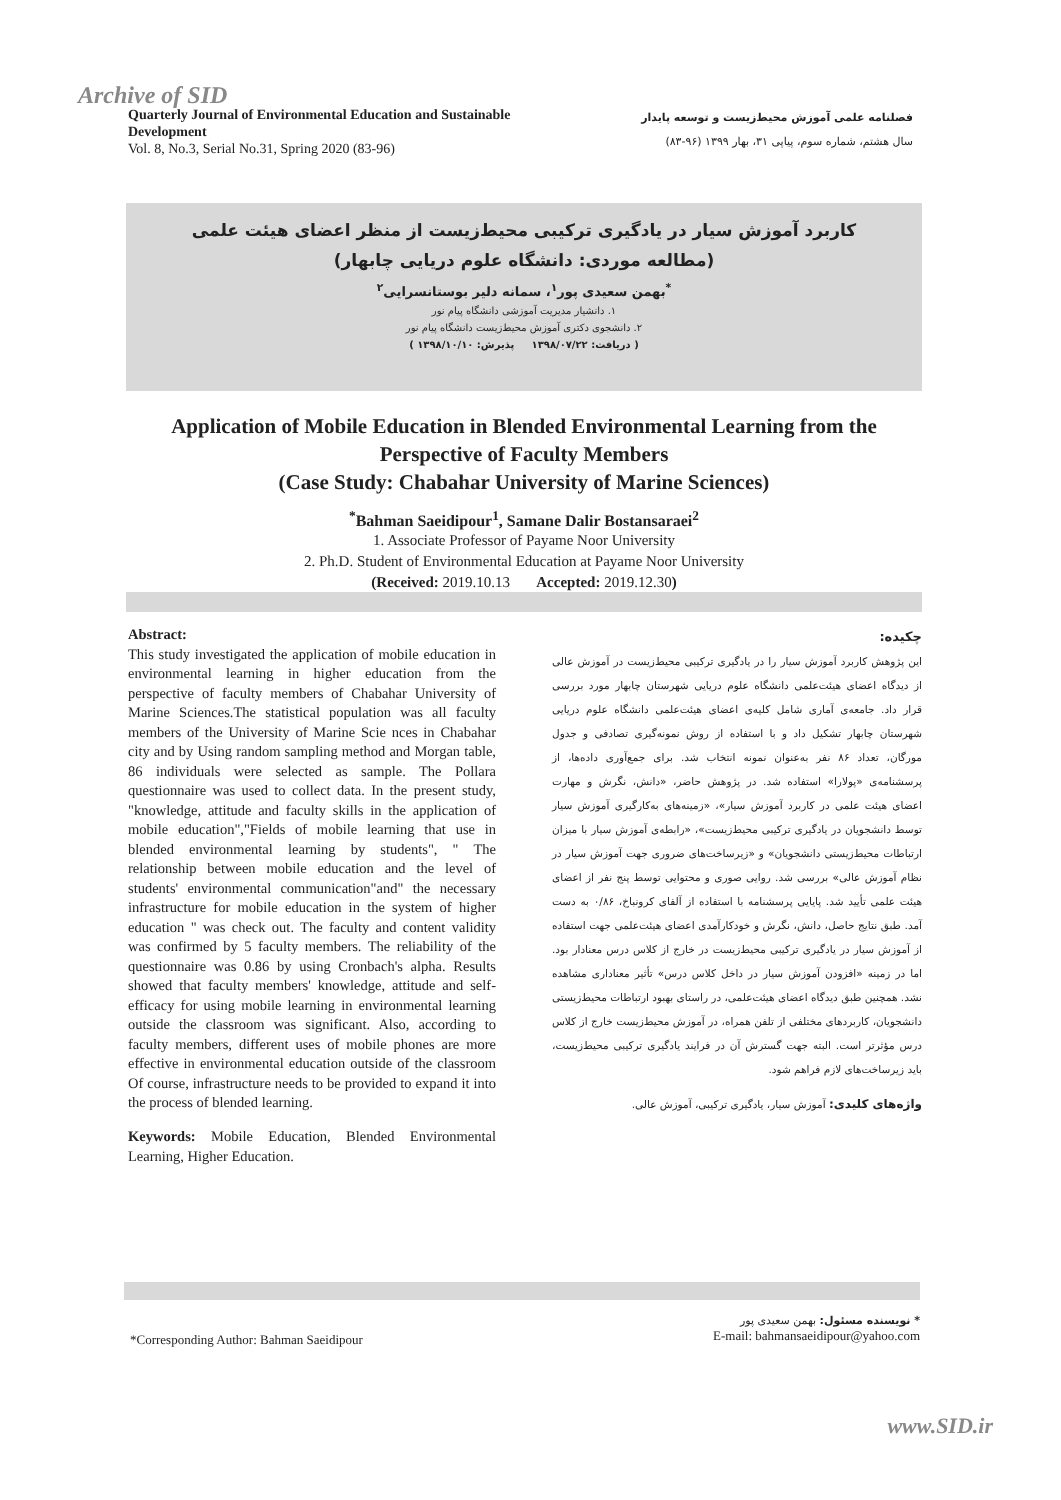Archive of SID
Quarterly Journal of Environmental Education and Sustainable Development
Vol. 8, No.3, Serial No.31, Spring 2020 (83-96)
فصلنامه علمی آموزش محیط‌زیست و توسعه پایدار
سال هشتم، شماره سوم، پیاپی ۳۱، بهار ۱۳۹۹ (۹۶-۸۳)
کاربرد آموزش سیار در یادگیری ترکیبی محیط‌زیست از منظر اعضای هیئت علمی
(مطالعه موردی: دانشگاه علوم دریایی چابهار)
<sup>*</sup> بهمن سعیدی پور<sup>۱</sup>، سمانه دلیر بوستانسرایی<sup>۲</sup>
۱. دانشیار مدیریت آموزشی دانشگاه پیام نور
۲. دانشجوی دکتری آموزش محیط‌زیست دانشگاه پیام نور
( دریافت: ۱۳۹۸/۰۷/۲۲ پذیرش: ۱۳۹۸/۱۰/۱۰ )
Application of Mobile Education in Blended Environmental Learning from the Perspective of Faculty Members
(Case Study: Chabahar University of Marine Sciences)
<sup>*</sup> Bahman Saeidipour<sup>1</sup>, Samane Dalir Bostansaraei<sup>2</sup>
1. Associate Professor of Payame Noor University
2. Ph.D. Student of Environmental Education at Payame Noor University
(Received: 2019.10.13 Accepted: 2019.12.30)
Abstract:
This study investigated the application of mobile education in environmental learning in higher education from the perspective of faculty members of Chabahar University of Marine Sciences.The statistical population was all faculty members of the University of Marine Scie nces in Chabahar city and by Using random sampling method and Morgan table, 86 individuals were selected as sample. The Pollara questionnaire was used to collect data. In the present study, "knowledge, attitude and faculty skills in the application of mobile education","Fields of mobile learning that use in blended environmental learning by students", " The relationship between mobile education and the level of students' environmental communication"and" the necessary infrastructure for mobile education in the system of higher education " was check out. The faculty and content validity was confirmed by 5 faculty members. The reliability of the questionnaire was 0.86 by using Cronbach's alpha. Results showed that faculty members' knowledge, attitude and self-efficacy for using mobile learning in environmental learning outside the classroom was significant. Also, according to faculty members, different uses of mobile phones are more effective in environmental education outside of the classroom Of course, infrastructure needs to be provided to expand it into the process of blended learning.
Keywords: Mobile Education, Blended Environmental Learning, Higher Education.
چکیده:
این پژوهش کاربرد آموزش سیار را در یادگیری ترکیبی محیط‌زیست در آموزش عالی از دیدگاه اعضای هیئت‌علمی دانشگاه علوم دریایی شهرستان چابهار مورد بررسی قرار داد. جامعه‌ی آماری شامل کلیه‌ی اعضای هیئت‌علمی دانشگاه علوم دریایی شهرستان چابهار تشکیل داد و با استفاده از روش نمونه‌گیری تصادفی و جدول مورگان، تعداد ۸۶ نفر به‌عنوان نمونه انتخاب شد. برای جمع‌آوری داده‌ها، از پرسشنامه‌ی «پولارا» استفاده شد. در پژوهش حاضر، «دانش، نگرش و مهارت اعضای هیئت علمی در کاربرد آموزش سیار»، «زمینه‌های به‌کارگیری آموزش سیار توسط دانشجویان در یادگیری ترکیبی محیط‌زیست»، «رابطه‌ی آموزش سیار با میزان ارتباطات محیط‌زیستی دانشجویان» و «زیرساخت‌های ضروری جهت آموزش سیار در نظام آموزش عالی» بررسی شد. روایی صوری و محتوایی توسط پنج نفر از اعضای هیئت علمی تأیید شد. پایایی پرسشنامه با استفاده از آلفای کرونباخ، ۰/۸۶ به دست آمد. طبق نتایج حاصل، دانش، نگرش و خودکارآمدی اعضای هیئت‌علمی جهت استفاده از آموزش سیار در یادگیری ترکیبی محیط‌زیست در خارج از کلاس درس معنادار بود. اما در زمینه «افزودن آموزش سیار در داخل کلاس درس» تأثیر معناداری مشاهده نشد. همچنین طبق دیدگاه اعضای هیئت‌علمی، در راستای بهبود ارتباطات محیط‌زیستی دانشجویان، کاربردهای مختلفی از تلفن همراه، در آموزش محیط‌زیست خارج از کلاس درس مؤثرتر است. البته جهت گسترش آن در فرایند یادگیری ترکیبی محیط‌زیست، باید زیرساخت‌های لازم فراهم شود.
واژه‌های کلیدی: آموزش سیار، یادگیری ترکیبی، آموزش عالی.
*Corresponding Author: Bahman Saeidipour
* نویسنده مسئول: بهمن سعیدی پور
E-mail: bahmansaeidipour@yahoo.com
www.SID.ir